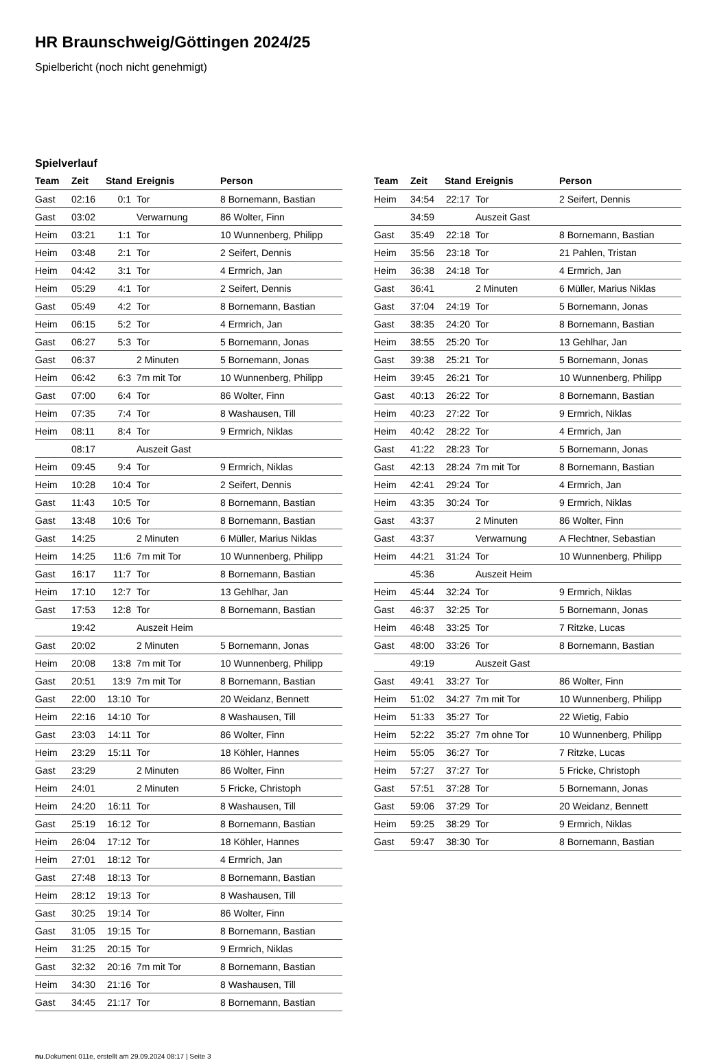HR Braunschweig/Göttingen 2024/25
Spielbericht (noch nicht genehmigt)
Spielverlauf
| Team | Zeit | Stand | Ereignis | Person |
| --- | --- | --- | --- | --- |
| Gast | 02:16 | 0:1 | Tor | 8 Bornemann, Bastian |
| Gast | 03:02 | | Verwarnung | 86 Wolter, Finn |
| Heim | 03:21 | 1:1 | Tor | 10 Wunnenberg, Philipp |
| Heim | 03:48 | 2:1 | Tor | 2 Seifert, Dennis |
| Heim | 04:42 | 3:1 | Tor | 4 Ermrich, Jan |
| Heim | 05:29 | 4:1 | Tor | 2 Seifert, Dennis |
| Gast | 05:49 | 4:2 | Tor | 8 Bornemann, Bastian |
| Heim | 06:15 | 5:2 | Tor | 4 Ermrich, Jan |
| Gast | 06:27 | 5:3 | Tor | 5 Bornemann, Jonas |
| Gast | 06:37 | | 2 Minuten | 5 Bornemann, Jonas |
| Heim | 06:42 | 6:3 | 7m mit Tor | 10 Wunnenberg, Philipp |
| Gast | 07:00 | 6:4 | Tor | 86 Wolter, Finn |
| Heim | 07:35 | 7:4 | Tor | 8 Washausen, Till |
| Heim | 08:11 | 8:4 | Tor | 9 Ermrich, Niklas |
| | 08:17 | | Auszeit Gast | |
| Heim | 09:45 | 9:4 | Tor | 9 Ermrich, Niklas |
| Heim | 10:28 | 10:4 | Tor | 2 Seifert, Dennis |
| Gast | 11:43 | 10:5 | Tor | 8 Bornemann, Bastian |
| Gast | 13:48 | 10:6 | Tor | 8 Bornemann, Bastian |
| Gast | 14:25 | | 2 Minuten | 6 Müller, Marius Niklas |
| Heim | 14:25 | 11:6 | 7m mit Tor | 10 Wunnenberg, Philipp |
| Gast | 16:17 | 11:7 | Tor | 8 Bornemann, Bastian |
| Heim | 17:10 | 12:7 | Tor | 13 Gehlhar, Jan |
| Gast | 17:53 | 12:8 | Tor | 8 Bornemann, Bastian |
| | 19:42 | | Auszeit Heim | |
| Gast | 20:02 | | 2 Minuten | 5 Bornemann, Jonas |
| Heim | 20:08 | 13:8 | 7m mit Tor | 10 Wunnenberg, Philipp |
| Gast | 20:51 | 13:9 | 7m mit Tor | 8 Bornemann, Bastian |
| Gast | 22:00 | 13:10 | Tor | 20 Weidanz, Bennett |
| Heim | 22:16 | 14:10 | Tor | 8 Washausen, Till |
| Gast | 23:03 | 14:11 | Tor | 86 Wolter, Finn |
| Heim | 23:29 | 15:11 | Tor | 18 Köhler, Hannes |
| Gast | 23:29 | | 2 Minuten | 86 Wolter, Finn |
| Heim | 24:01 | | 2 Minuten | 5 Fricke, Christoph |
| Heim | 24:20 | 16:11 | Tor | 8 Washausen, Till |
| Gast | 25:19 | 16:12 | Tor | 8 Bornemann, Bastian |
| Heim | 26:04 | 17:12 | Tor | 18 Köhler, Hannes |
| Heim | 27:01 | 18:12 | Tor | 4 Ermrich, Jan |
| Gast | 27:48 | 18:13 | Tor | 8 Bornemann, Bastian |
| Heim | 28:12 | 19:13 | Tor | 8 Washausen, Till |
| Gast | 30:25 | 19:14 | Tor | 86 Wolter, Finn |
| Gast | 31:05 | 19:15 | Tor | 8 Bornemann, Bastian |
| Heim | 31:25 | 20:15 | Tor | 9 Ermrich, Niklas |
| Gast | 32:32 | 20:16 | 7m mit Tor | 8 Bornemann, Bastian |
| Heim | 34:30 | 21:16 | Tor | 8 Washausen, Till |
| Gast | 34:45 | 21:17 | Tor | 8 Bornemann, Bastian |
| Team | Zeit | Stand | Ereignis | Person |
| --- | --- | --- | --- | --- |
| Heim | 34:54 | 22:17 | Tor | 2 Seifert, Dennis |
| | 34:59 | | Auszeit Gast | |
| Gast | 35:49 | 22:18 | Tor | 8 Bornemann, Bastian |
| Heim | 35:56 | 23:18 | Tor | 21 Pahlen, Tristan |
| Heim | 36:38 | 24:18 | Tor | 4 Ermrich, Jan |
| Gast | 36:41 | | 2 Minuten | 6 Müller, Marius Niklas |
| Gast | 37:04 | 24:19 | Tor | 5 Bornemann, Jonas |
| Gast | 38:35 | 24:20 | Tor | 8 Bornemann, Bastian |
| Heim | 38:55 | 25:20 | Tor | 13 Gehlhar, Jan |
| Gast | 39:38 | 25:21 | Tor | 5 Bornemann, Jonas |
| Heim | 39:45 | 26:21 | Tor | 10 Wunnenberg, Philipp |
| Gast | 40:13 | 26:22 | Tor | 8 Bornemann, Bastian |
| Heim | 40:23 | 27:22 | Tor | 9 Ermrich, Niklas |
| Heim | 40:42 | 28:22 | Tor | 4 Ermrich, Jan |
| Gast | 41:22 | 28:23 | Tor | 5 Bornemann, Jonas |
| Gast | 42:13 | 28:24 | 7m mit Tor | 8 Bornemann, Bastian |
| Heim | 42:41 | 29:24 | Tor | 4 Ermrich, Jan |
| Heim | 43:35 | 30:24 | Tor | 9 Ermrich, Niklas |
| Gast | 43:37 | | 2 Minuten | 86 Wolter, Finn |
| Gast | 43:37 | | Verwarnung | A Flechtner, Sebastian |
| Heim | 44:21 | 31:24 | Tor | 10 Wunnenberg, Philipp |
| | 45:36 | | Auszeit Heim | |
| Heim | 45:44 | 32:24 | Tor | 9 Ermrich, Niklas |
| Gast | 46:37 | 32:25 | Tor | 5 Bornemann, Jonas |
| Heim | 46:48 | 33:25 | Tor | 7 Ritzke, Lucas |
| Gast | 48:00 | 33:26 | Tor | 8 Bornemann, Bastian |
| | 49:19 | | Auszeit Gast | |
| Gast | 49:41 | 33:27 | Tor | 86 Wolter, Finn |
| Heim | 51:02 | 34:27 | 7m mit Tor | 10 Wunnenberg, Philipp |
| Heim | 51:33 | 35:27 | Tor | 22 Wietig, Fabio |
| Heim | 52:22 | 35:27 | 7m ohne Tor | 10 Wunnenberg, Philipp |
| Heim | 55:05 | 36:27 | Tor | 7 Ritzke, Lucas |
| Heim | 57:27 | 37:27 | Tor | 5 Fricke, Christoph |
| Gast | 57:51 | 37:28 | Tor | 5 Bornemann, Jonas |
| Gast | 59:06 | 37:29 | Tor | 20 Weidanz, Bennett |
| Heim | 59:25 | 38:29 | Tor | 9 Ermrich, Niklas |
| Gast | 59:47 | 38:30 | Tor | 8 Bornemann, Bastian |
nu.Dokument 011e, erstellt am 29.09.2024 08:17 | Seite 3